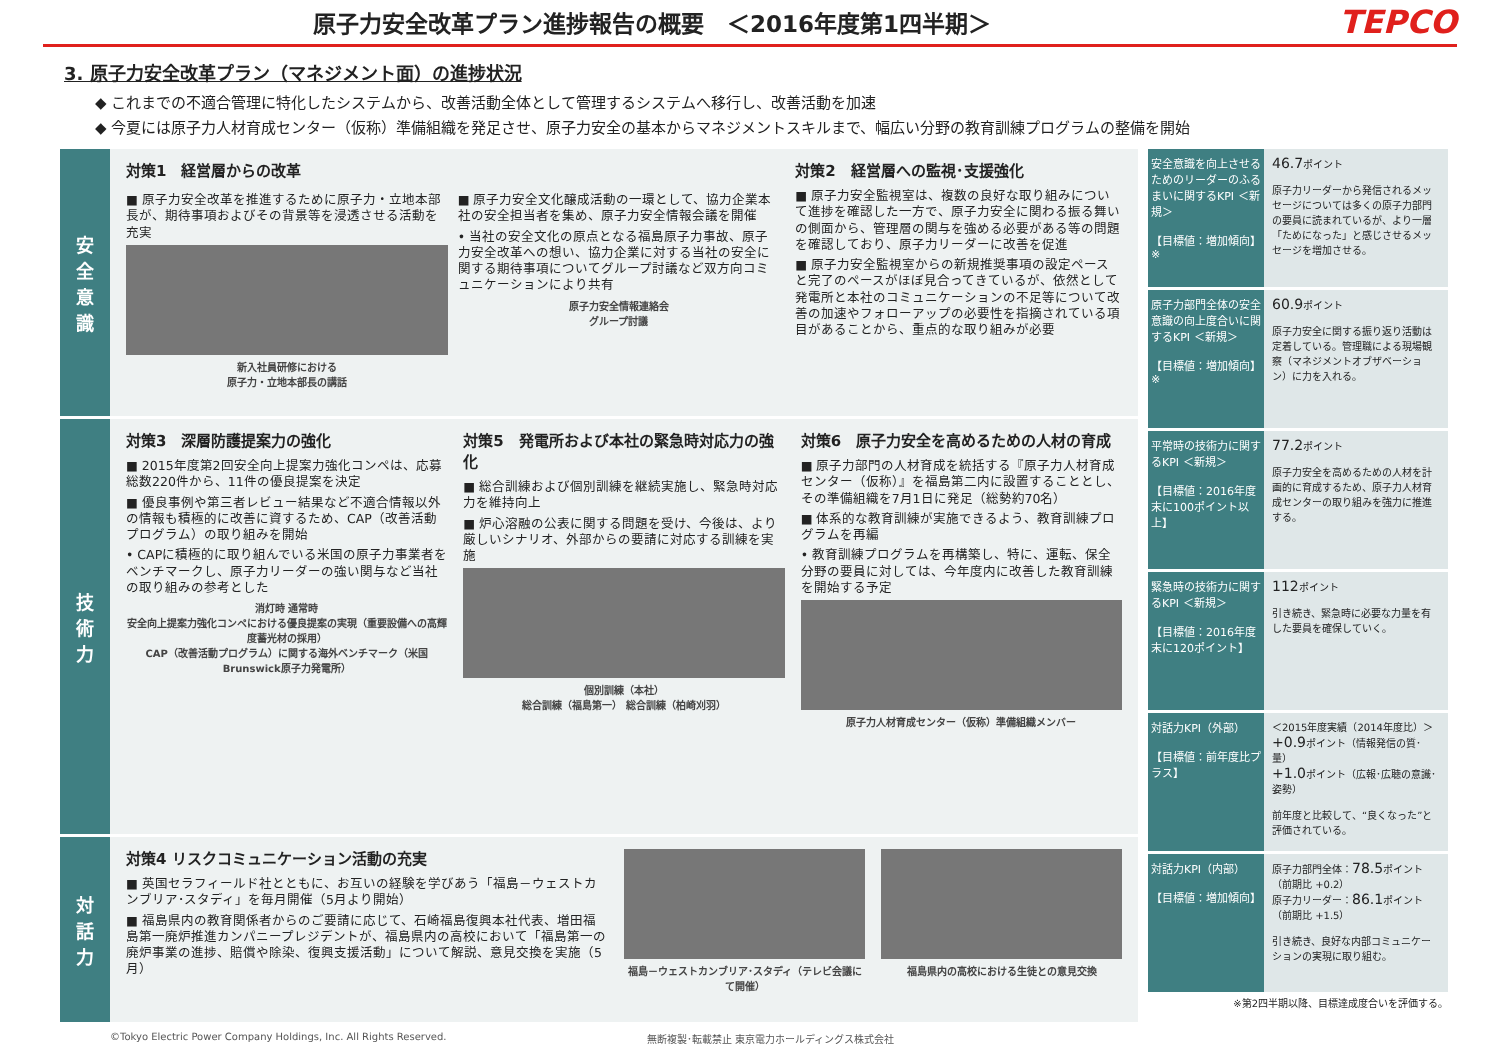原子力安全改革プラン進捗報告の概要　＜2016年度第1四半期＞
TEPCO
3. 原子力安全改革プラン（マネジメント面）の進捗状況
◆ これまでの不適合管理に特化したシステムから、改善活動全体として管理するシステムへ移行し、改善活動を加速
◆ 今夏には原子力人材育成センター（仮称）準備組織を発足させ、原子力安全の基本からマネジメントスキルまで、幅広い分野の教育訓練プログラムの整備を開始
安
全
意
識
対策1　経営層からの改革
■ 原子力安全改革を推進するために原子力・立地本部長が、期待事項およびその背景等を浸透させる活動を充実
新入社員研修における
原子力・立地本部長の講話
■ 原子力安全文化醸成活動の一環として、協力企業本社の安全担当者を集め、原子力安全情報会議を開催
• 当社の安全文化の原点となる福島原子力事故、原子力安全改革への想い、協力企業に対する当社の安全に関する期待事項についてグループ討議など双方向コミュニケーションにより共有
原子力安全情報連絡会
グループ討議
対策2　経営層への監視･支援強化
■ 原子力安全監視室は、複数の良好な取り組みについて進捗を確認した一方で、原子力安全に関わる振る舞いの側面から、管理層の関与を強める必要がある等の問題を確認しており、原子力リーダーに改善を促進
■ 原子力安全監視室からの新規推奨事項の設定ペースと完了のペースがほぼ見合ってきているが、依然として発電所と本社のコミュニケーションの不足等について改善の加速やフォローアップの必要性を指摘されている項目があることから、重点的な取り組みが必要
技
術
力
対策3　深層防護提案力の強化
■ 2015年度第2回安全向上提案力強化コンペは、応募総数220件から、11件の優良提案を決定
■ 優良事例や第三者レビュー結果など不適合情報以外の情報も積極的に改善に資するため、CAP（改善活動プログラム）の取り組みを開始
• CAPに積極的に取り組んでいる米国の原子力事業者をベンチマークし、原子力リーダーの強い関与など当社の取り組みの参考とした
消灯時 通常時
安全向上提案力強化コンペにおける優良提案の実現（重要設備への高輝度蓄光材の採用）
CAP（改善活動プログラム）に関する海外ベンチマーク（米国Brunswick原子力発電所）
対策5　発電所および本社の緊急時対応力の強化
■ 総合訓練および個別訓練を継続実施し、緊急時対応力を維持向上
■ 炉心溶融の公表に関する問題を受け、今後は、より厳しいシナリオ、外部からの要請に対応する訓練を実施
個別訓練（本社）
総合訓練（福島第一） 総合訓練（柏崎刈羽）
対策6　原子力安全を高めるための人材の育成
■ 原子力部門の人材育成を統括する『原子力人材育成センター（仮称）』を福島第二内に設置することとし、その準備組織を7月1日に発足（総勢約70名）
■ 体系的な教育訓練が実施できるよう、教育訓練プログラムを再編
• 教育訓練プログラムを再構築し、特に、運転、保全分野の要員に対しては、今年度内に改善した教育訓練を開始する予定
原子力人材育成センター（仮称）準備組織メンバー
対
話
力
対策4 リスクコミュニケーション活動の充実
■ 英国セラフィールド社とともに、お互いの経験を学びあう「福島－ウェストカンブリア･スタディ」を毎月開催（5月より開始）
■ 福島県内の教育関係者からのご要請に応じて、石崎福島復興本社代表、増田福島第一廃炉推進カンパニープレジデントが、福島県内の高校において「福島第一の廃炉事業の進捗、賠償や除染、復興支援活動」について解説、意見交換を実施（5月）
福島－ウェストカンブリア･スタディ（テレビ会議にて開催）
福島県内の高校における生徒との意見交換
安全意識を向上させるためのリーダーのふるまいに関するKPI ＜新規＞
【目標値：増加傾向】※
46.7ポイント
原子力リーダーから発信されるメッセージについては多くの原子力部門の要員に読まれているが、より一層「ためになった」と感じさせるメッセージを増加させる。
原子力部門全体の安全意識の向上度合いに関するKPI ＜新規＞
【目標値：増加傾向】※
60.9ポイント
原子力安全に関する振り返り活動は定着している。管理職による現場観察（マネジメントオブザベーション）に力を入れる。
平常時の技術力に関するKPI ＜新規＞
【目標値：2016年度末に100ポイント以上】
77.2ポイント
原子力安全を高めるための人材を計画的に育成するため、原子力人材育成センターの取り組みを強力に推進する。
緊急時の技術力に関するKPI ＜新規＞
【目標値：2016年度末に120ポイント】
112ポイント
引き続き、緊急時に必要な力量を有した要員を確保していく。
対話力KPI（外部）
【目標値：前年度比プラス】
＜2015年度実績（2014年度比）＞
+0.9ポイント（情報発信の質･量）
+1.0ポイント（広報･広聴の意識･姿勢）
前年度と比較して、“良くなった”と評価されている。
対話力KPI（内部）
【目標値：増加傾向】
原子力部門全体：78.5ポイント（前期比 +0.2）
原子力リーダー：86.1ポイント（前期比 +1.5）
引き続き、良好な内部コミュニケーションの実現に取り組む。
※第2四半期以降、目標達成度合いを評価する。
©Tokyo Electric Power Company Holdings, Inc. All Rights Reserved. 無断複製･転載禁止 東京電力ホールディングス株式会社